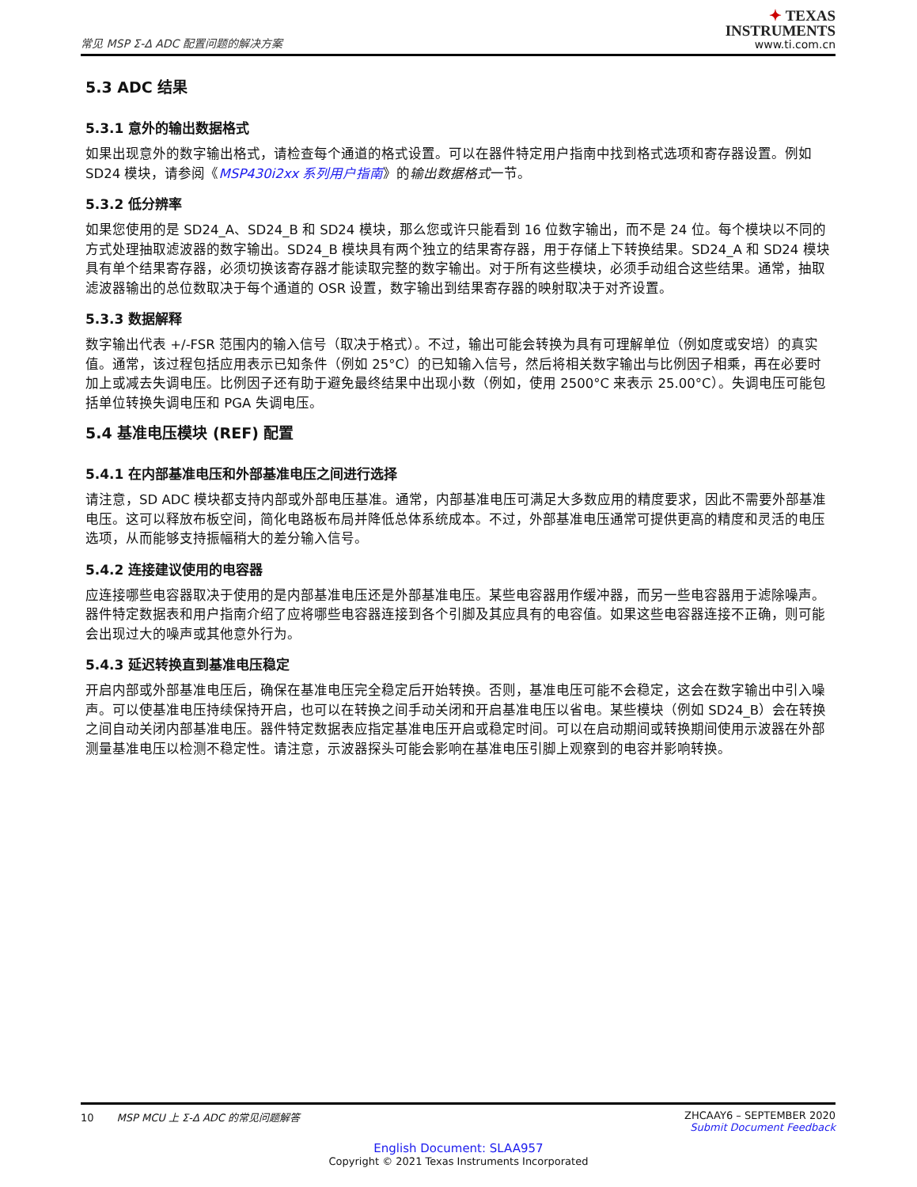常见 MSP Σ-Δ ADC 配置问题的解决方案
✦ TEXAS
INSTRUMENTS
www.ti.com.cn
5.3 ADC 结果
5.3.1 意外的输出数据格式
如果出现意外的数字输出格式，请检查每个通道的格式设置。可以在器件特定用户指南中找到格式选项和寄存器设置。例如 SD24 模块，请参阅《MSP430i2xx 系列用户指南》的输出数据格式一节。
5.3.2 低分辨率
如果您使用的是 SD24_A、SD24_B 和 SD24 模块，那么您或许只能看到 16 位数字输出，而不是 24 位。每个模块以不同的方式处理抽取滤波器的数字输出。SD24_B 模块具有两个独立的结果寄存器，用于存储上下转换结果。SD24_A 和 SD24 模块具有单个结果寄存器，必须切换该寄存器才能读取完整的数字输出。对于所有这些模块，必须手动组合这些结果。通常，抽取滤波器输出的总位数取决于每个通道的 OSR 设置，数字输出到结果寄存器的映射取决于对齐设置。
5.3.3 数据解释
数字输出代表 +/-FSR 范围内的输入信号（取决于格式）。不过，输出可能会转换为具有可理解单位（例如度或安培）的真实值。通常，该过程包括应用表示已知条件（例如 25°C）的已知输入信号，然后将相关数字输出与比例因子相乘，再在必要时加上或减去失调电压。比例因子还有助于避免最终结果中出现小数（例如，使用 2500°C 来表示 25.00°C）。失调电压可能包括单位转换失调电压和 PGA 失调电压。
5.4 基准电压模块 (REF) 配置
5.4.1 在内部基准电压和外部基准电压之间进行选择
请注意，SD ADC 模块都支持内部或外部电压基准。通常，内部基准电压可满足大多数应用的精度要求，因此不需要外部基准电压。这可以释放布板空间，简化电路板布局并降低总体系统成本。不过，外部基准电压通常可提供更高的精度和灵活的电压选项，从而能够支持振幅稍大的差分输入信号。
5.4.2 连接建议使用的电容器
应连接哪些电容器取决于使用的是内部基准电压还是外部基准电压。某些电容器用作缓冲器，而另一些电容器用于滤除噪声。器件特定数据表和用户指南介绍了应将哪些电容器连接到各个引脚及其应具有的电容值。如果这些电容器连接不正确，则可能会出现过大的噪声或其他意外行为。
5.4.3 延迟转换直到基准电压稳定
开启内部或外部基准电压后，确保在基准电压完全稳定后开始转换。否则，基准电压可能不会稳定，这会在数字输出中引入噪声。可以使基准电压持续保持开启，也可以在转换之间手动关闭和开启基准电压以省电。某些模块（例如 SD24_B）会在转换之间自动关闭内部基准电压。器件特定数据表应指定基准电压开启或稳定时间。可以在启动期间或转换期间使用示波器在外部测量基准电压以检测不稳定性。请注意，示波器探头可能会影响在基准电压引脚上观察到的电容并影响转换。
10 MSP MCU 上 Σ-Δ ADC 的常见问题解答
ZHCAAY6 – SEPTEMBER 2020
Submit Document Feedback
English Document: SLAA957
Copyright © 2021 Texas Instruments Incorporated